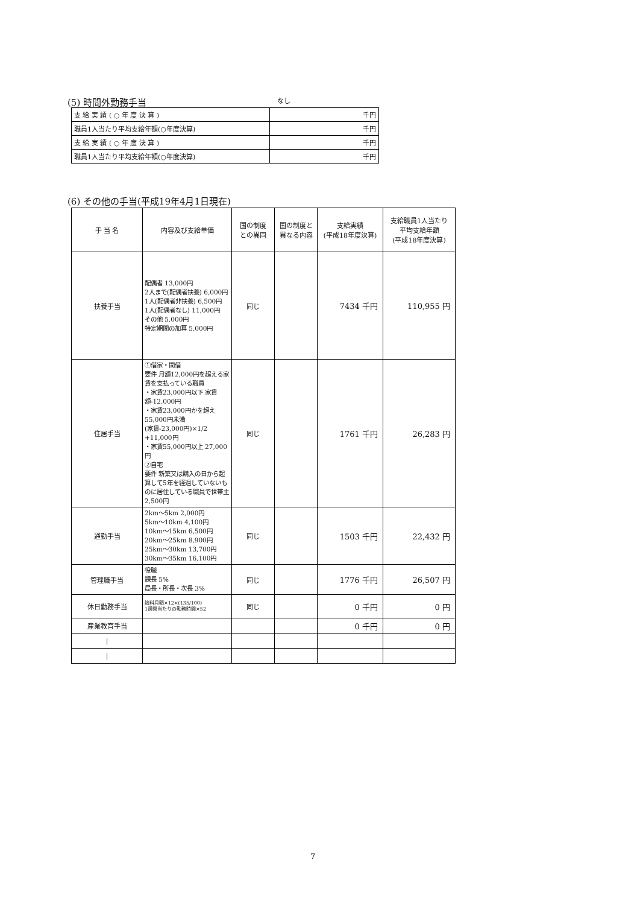(5) 時間外勤務手当
なし
| 支 給 実 績 ( ○ 年 度 決 算 ) | 千円 |
| 職員1人当たり平均支給年額(○年度決算) | 千円 |
| 支 給 実 績 ( ○ 年 度 決 算 ) | 千円 |
| 職員1人当たり平均支給年額(○年度決算) | 千円 |
(6) その他の手当(平成19年4月1日現在)
| 手 当 名 | 内容及び支給単価 | 国の制度 との異同 | 国の制度と 異なる内容 | 支給実績 (平成18年度決算) | 支給職員1人当たり 平均支給年額 (平成18年度決算) |
| --- | --- | --- | --- | --- | --- |
| 扶養手当 | 配偶者 13,000円 2人まで(配偶者扶養) 6,000円 1人(配偶者非扶養) 6,500円 1人(配偶者なし) 11,000円 その他 5,000円 特定期間の加算 5,000円 | 同じ | | 7434 千円 | 110,955 円 |
| 住居手当 | ①借家・間借 要件 月額12,000円を超える家賃を支払っている職員 ・家賃23,000円以下 家賃額-12,000円 ・家賃23,000円かを超え 55,000円未満 (家賃-23,000円)×1/2 +11,000円 ・家賃55,000円以上 27,000円 ②自宅 要件 新築又は購入の日から起算して5年を経過していないものに居住している職員で世帯主 2,500円 | 同じ | | 1761 千円 | 26,283 円 |
| 通勤手当 | 2km～5km 2,000円 5km～10km 4,100円 10km～15km 6,500円 20km～25km 8,900円 25km～30km 13,700円 30km～35km 16,100円 | 同じ | | 1503 千円 | 22,432 円 |
| 管理職手当 | 役職 課長 5% 局長・所長・次長 3% | 同じ | | 1776 千円 | 26,507 円 |
| 休日勤務手当 | 給料月額×12×(135/100) 1週間当たりの勤務時間×52 | 同じ | | 0 千円 | 0 円 |
| 産業教育手当 | | | | 0 千円 | 0 円 |
| / | | | | | |
| / | | | | | |
7